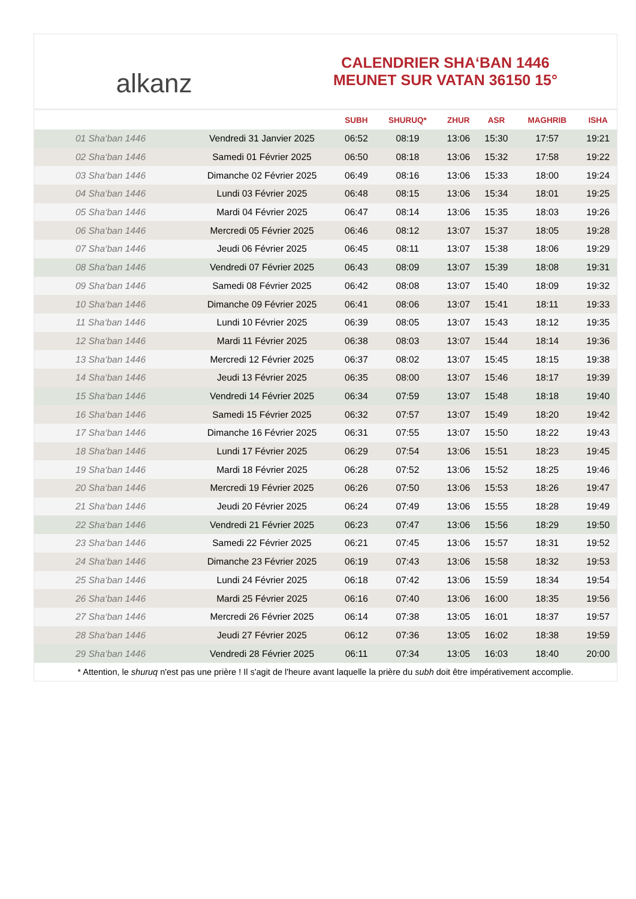alkanz
CALENDRIER SHA‘BAN 1446
MEUNET SUR VATAN 36150 15°
| | | SUBH | SHURUQ* | ZHUR | ASR | MAGHRIB | ISHA |
| --- | --- | --- | --- | --- | --- | --- | --- |
| 01 Sha‘ban 1446 | Vendredi 31 Janvier 2025 | 06:52 | 08:19 | 13:06 | 15:30 | 17:57 | 19:21 |
| 02 Sha‘ban 1446 | Samedi 01 Février 2025 | 06:50 | 08:18 | 13:06 | 15:32 | 17:58 | 19:22 |
| 03 Sha‘ban 1446 | Dimanche 02 Février 2025 | 06:49 | 08:16 | 13:06 | 15:33 | 18:00 | 19:24 |
| 04 Sha‘ban 1446 | Lundi 03 Février 2025 | 06:48 | 08:15 | 13:06 | 15:34 | 18:01 | 19:25 |
| 05 Sha‘ban 1446 | Mardi 04 Février 2025 | 06:47 | 08:14 | 13:06 | 15:35 | 18:03 | 19:26 |
| 06 Sha‘ban 1446 | Mercredi 05 Février 2025 | 06:46 | 08:12 | 13:07 | 15:37 | 18:05 | 19:28 |
| 07 Sha‘ban 1446 | Jeudi 06 Février 2025 | 06:45 | 08:11 | 13:07 | 15:38 | 18:06 | 19:29 |
| 08 Sha‘ban 1446 | Vendredi 07 Février 2025 | 06:43 | 08:09 | 13:07 | 15:39 | 18:08 | 19:31 |
| 09 Sha‘ban 1446 | Samedi 08 Février 2025 | 06:42 | 08:08 | 13:07 | 15:40 | 18:09 | 19:32 |
| 10 Sha‘ban 1446 | Dimanche 09 Février 2025 | 06:41 | 08:06 | 13:07 | 15:41 | 18:11 | 19:33 |
| 11 Sha‘ban 1446 | Lundi 10 Février 2025 | 06:39 | 08:05 | 13:07 | 15:43 | 18:12 | 19:35 |
| 12 Sha‘ban 1446 | Mardi 11 Février 2025 | 06:38 | 08:03 | 13:07 | 15:44 | 18:14 | 19:36 |
| 13 Sha‘ban 1446 | Mercredi 12 Février 2025 | 06:37 | 08:02 | 13:07 | 15:45 | 18:15 | 19:38 |
| 14 Sha‘ban 1446 | Jeudi 13 Février 2025 | 06:35 | 08:00 | 13:07 | 15:46 | 18:17 | 19:39 |
| 15 Sha‘ban 1446 | Vendredi 14 Février 2025 | 06:34 | 07:59 | 13:07 | 15:48 | 18:18 | 19:40 |
| 16 Sha‘ban 1446 | Samedi 15 Février 2025 | 06:32 | 07:57 | 13:07 | 15:49 | 18:20 | 19:42 |
| 17 Sha‘ban 1446 | Dimanche 16 Février 2025 | 06:31 | 07:55 | 13:07 | 15:50 | 18:22 | 19:43 |
| 18 Sha‘ban 1446 | Lundi 17 Février 2025 | 06:29 | 07:54 | 13:06 | 15:51 | 18:23 | 19:45 |
| 19 Sha‘ban 1446 | Mardi 18 Février 2025 | 06:28 | 07:52 | 13:06 | 15:52 | 18:25 | 19:46 |
| 20 Sha‘ban 1446 | Mercredi 19 Février 2025 | 06:26 | 07:50 | 13:06 | 15:53 | 18:26 | 19:47 |
| 21 Sha‘ban 1446 | Jeudi 20 Février 2025 | 06:24 | 07:49 | 13:06 | 15:55 | 18:28 | 19:49 |
| 22 Sha‘ban 1446 | Vendredi 21 Février 2025 | 06:23 | 07:47 | 13:06 | 15:56 | 18:29 | 19:50 |
| 23 Sha‘ban 1446 | Samedi 22 Février 2025 | 06:21 | 07:45 | 13:06 | 15:57 | 18:31 | 19:52 |
| 24 Sha‘ban 1446 | Dimanche 23 Février 2025 | 06:19 | 07:43 | 13:06 | 15:58 | 18:32 | 19:53 |
| 25 Sha‘ban 1446 | Lundi 24 Février 2025 | 06:18 | 07:42 | 13:06 | 15:59 | 18:34 | 19:54 |
| 26 Sha‘ban 1446 | Mardi 25 Février 2025 | 06:16 | 07:40 | 13:06 | 16:00 | 18:35 | 19:56 |
| 27 Sha‘ban 1446 | Mercredi 26 Février 2025 | 06:14 | 07:38 | 13:05 | 16:01 | 18:37 | 19:57 |
| 28 Sha‘ban 1446 | Jeudi 27 Février 2025 | 06:12 | 07:36 | 13:05 | 16:02 | 18:38 | 19:59 |
| 29 Sha‘ban 1446 | Vendredi 28 Février 2025 | 06:11 | 07:34 | 13:05 | 16:03 | 18:40 | 20:00 |
* Attention, le shuruq n'est pas une prière ! Il s'agit de l'heure avant laquelle la prière du subh doit être impérativement accomplie.